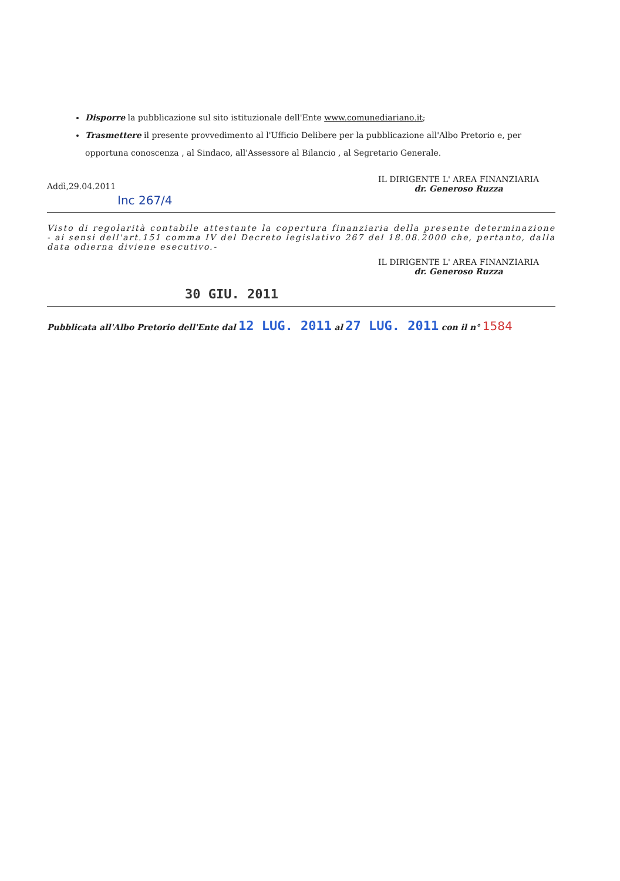Disporre la pubblicazione sul sito istituzionale dell'Ente www.comunediariano.it;
Trasmettere il presente provvedimento al l'Ufficio Delibere per la pubblicazione all'Albo Pretorio e, per opportuna conoscenza , al Sindaco, all'Assessore al Bilancio , al Segretario Generale.
Addì,29.04.2011
IL DIRIGENTE L' AREA FINANZIARIA
dr. Generoso Ruzza
Inc 267/4
Visto di regolarità contabile attestante la copertura finanziaria della presente determinazione - ai sensi dell'art.151 comma IV del Decreto legislativo 267 del 18.08.2000 che, pertanto, dalla data odierna diviene esecutivo.-
IL DIRIGENTE L' AREA FINANZIARIA
dr. Generoso Ruzza
30 GIU. 2011
Pubblicata all'Albo Pretorio dell'Ente dal 12 LUG. 2011 al 27 LUG. 2011 con il n° 1584